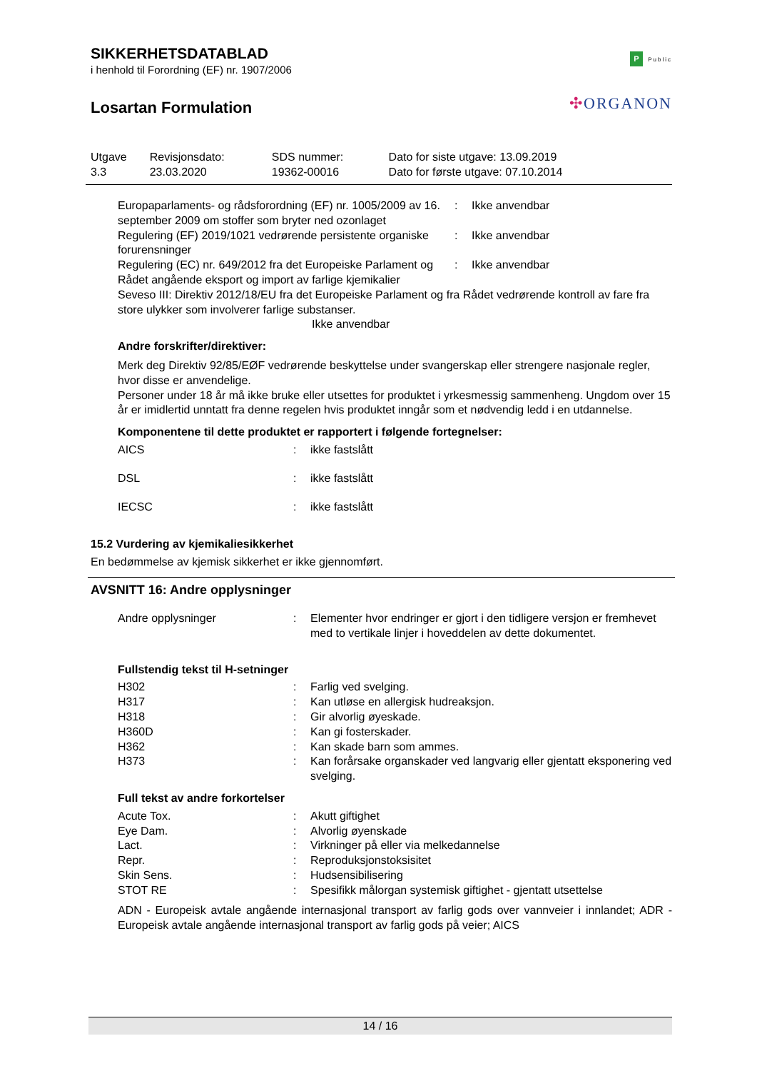SIKKERHETSDATABLAD
i henhold til Forordning (EF) nr. 1907/2006
Losartan Formulation
P Public
✣ORGANON
| Utgave 3.3 | Revisjonsdato: 23.03.2020 | SDS nummer: 19362-00016 | Dato for siste utgave: 13.09.2019 Dato for første utgave: 07.10.2014 |
| Europaparlaments- og rådsforordning (EF) nr. 1005/2009 av 16. september 2009 om stoffer som bryter ned ozonlaget | : | Ikke anvendbar |
| Regulering (EF) 2019/1021 vedrørende persistente organiske forurensninger | : | Ikke anvendbar |
| Regulering (EC) nr. 649/2012 fra det Europeiske Parlament og Rådet angående eksport og import av farlige kjemikalier | : | Ikke anvendbar |
Seveso III: Direktiv 2012/18/EU fra det Europeiske Parlament og fra Rådet vedrørende kontroll av fare fra store ulykker som involverer farlige substanser.
Ikke anvendbar
Andre forskrifter/direktiver:
Merk deg Direktiv 92/85/EØF vedrørende beskyttelse under svangerskap eller strengere nasjonale regler, hvor disse er anvendelige.
Personer under 18 år må ikke bruke eller utsettes for produktet i yrkesmessig sammenheng. Ungdom over 15 år er imidlertid unntatt fra denne regelen hvis produktet inngår som et nødvendig ledd i en utdannelse.
Komponentene til dette produktet er rapportert i følgende fortegnelser:
| AICS | : | ikke fastslått |
| DSL | : | ikke fastslått |
| IECSC | : | ikke fastslått |
15.2 Vurdering av kjemikaliesikkerhet
En bedømmelse av kjemisk sikkerhet er ikke gjennomført.
AVSNITT 16: Andre opplysninger
| Andre opplysninger | : | Elementer hvor endringer er gjort i den tidligere versjon er fremhevet med to vertikale linjer i hoveddelen av dette dokumentet. |
Fullstendig tekst til H-setninger
| H302 | : | Farlig ved svelging. |
| H317 | : | Kan utløse en allergisk hudreaksjon. |
| H318 | : | Gir alvorlig øyeskade. |
| H360D | : | Kan gi fosterskader. |
| H362 | : | Kan skade barn som ammes. |
| H373 | : | Kan forårsake organskader ved langvarig eller gjentatt eksponering ved svelging. |
Full tekst av andre forkortelser
| Acute Tox. | : | Akutt giftighet |
| Eye Dam. | : | Alvorlig øyenskade |
| Lact. | : | Virkninger på eller via melkedannelse |
| Repr. | : | Reproduksjonstoksisitet |
| Skin Sens. | : | Hudsensibilisering |
| STOT RE | : | Spesifikk målorgan systemisk giftighet - gjentatt utsettelse |
ADN - Europeisk avtale angående internasjonal transport av farlig gods over vannveier i innlandet; ADR - Europeisk avtale angående internasjonal transport av farlig gods på veier; AICS
14 / 16